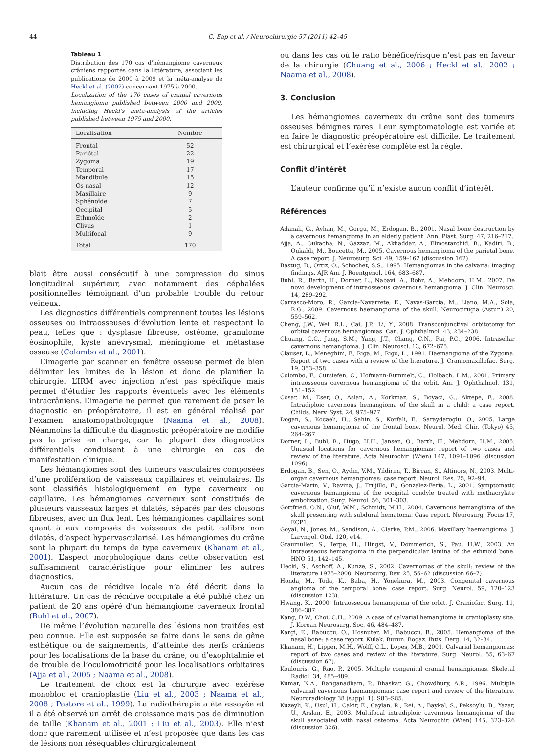44 C. Eap et al. / Neurochirurgie 57 (2011) 42–45
Tableau 1
Distribution des 170 cas d’hémangiome caverneux crâniens rapportés dans la littérature, associant les publications de 2000 à 2009 et la méta-analyse de Heckl et al. (2002) concernant 1975 à 2000.
Localization of the 170 cases of cranial cavernous hemangioma published between 2000 and 2009, including Heckl’s meta-analysis of the articles published between 1975 and 2000.
| Localisation | Nombre |
| --- | --- |
| Frontal | 52 |
| Pariétal | 22 |
| Zygoma | 19 |
| Temporal | 17 |
| Mandibule | 15 |
| Os nasal | 12 |
| Maxillaire | 9 |
| Sphénoïde | 7 |
| Occipital | 5 |
| Ethmoïde | 2 |
| Clivus | 1 |
| Multifocal | 9 |
| Total | 170 |
blait être aussi consécutif à une compression du sinus longitudinal supérieur, avec notamment des céphalées positionnelles témoignant d’un probable trouble du retour veineux.
Les diagnostics différentiels comprennent toutes les lésions osseuses ou intraosseuses d’évolution lente et respectant la peau, telles que : dysplasie fibreuse, ostéome, granulome éosinophile, kyste anévrysmal, méningiome et métastase osseuse (Colombo et al., 2001).
L’imagerie par scanner en fenêtre osseuse permet de bien délimiter les limites de la lésion et donc de planifier la chirurgie. L’IRM avec injection n’est pas spécifique mais permet d’étudier les rapports éventuels avec les éléments intracrâniens. L’imagerie ne permet que rarement de poser le diagnostic en préopératoire, il est en général réalisé par l’examen anatomopathologique (Naama et al., 2008). Néanmoins la difficulté du diagnostic préopératoire ne modifie pas la prise en charge, car la plupart des diagnostics différentiels conduisent à une chirurgie en cas de manifestation clinique.
Les hémangiomes sont des tumeurs vasculaires composées d’une prolifération de vaisseaux capillaires et veinulaires. Ils sont classifiés histologiquement en type caverneux ou capillaire. Les hémangiomes caverneux sont constitués de plusieurs vaisseaux larges et dilatés, séparés par des cloisons fibreuses, avec un flux lent. Les hémangiomes capillaires sont quant à eux composés de vaisseaux de petit calibre non dilatés, d’aspect hypervascularisé. Les hémangiomes du crâne sont la plupart du temps de type caverneux (Khanam et al., 2001). L’aspect morphologique dans cette observation est suffisamment caractéristique pour éliminer les autres diagnostics.
Aucun cas de récidive locale n’a été décrit dans la littérature. Un cas de récidive occipitale a été publié chez un patient de 20 ans opéré d’un hémangiome caverneux frontal (Buhl et al., 2007).
De même l’évolution naturelle des lésions non traitées est peu connue. Elle est supposée se faire dans le sens de gêne esthétique ou de saignements, d’atteinte des nerfs crâniens pour les localisations de la base du crâne, ou d’exophtalmie et de trouble de l’oculomotricité pour les localisations orbitaires (Ajja et al., 2005 ; Naama et al., 2008).
Le traitement de choix est la chirurgie avec exérèse monobloc et cranioplastie (Liu et al., 2003 ; Naama et al., 2008 ; Pastore et al., 1999). La radiothérapie a été essayée et il a été observé un arrêt de croissance mais pas de diminution de taille (Khanam et al., 2001 ; Liu et al., 2003). Elle n’est donc que rarement utilisée et n’est proposée que dans les cas de lésions non réséquables chirurgicalement
ou dans les cas où le ratio bénéfice/risque n’est pas en faveur de la chirurgie (Chuang et al., 2006 ; Heckl et al., 2002 ; Naama et al., 2008).
3. Conclusion
Les hémangiomes caverneux du crâne sont des tumeurs osseuses bénignes rares. Leur symptomatologie est variée et en faire le diagnostic préopératoire est difficile. Le traitement est chirurgical et l’exérèse complète est la règle.
Conflit d’intérêt
L’auteur confirme qu’il n’existe aucun conflit d’intérêt.
Références
Adanali, G., Ayhan, M., Gorgu, M., Erdogan, B., 2001. Nasal bone destruction by a cavernous hemangioma in an elderly patient. Ann. Plast. Surg. 47, 216–217.
Ajja, A., Oukacha, N., Gazzaz, M., Akhaddar, A., Elmostarchid, B., Kadiri, B., Oukabli, M., Boucetta, M., 2005. Cavernous hemangioma of the parietal bone. A case report. J. Neurosurg. Sci. 49, 159–162 (discussion 162).
Bastug, D., Ortiz, O., Schochet, S.S., 1995. Hemangiomas in the calvaria: imaging findings. AJR Am. J. Roentgenol. 164, 683–687.
Buhl, R., Barth, H., Dorner, L., Nabavi, A., Rohr, A., Mehdorn, H.M., 2007. De novo development of intraosseous cavernous hemangioma. J. Clin. Neurosci. 14, 289–292.
Carrasco-Moro, R., Garcia-Navarrete, E., Navas-Garcia, M., Llano, M.A., Sola, R.G., 2009. Cavernous haemangioma of the skull. Neurocirugia (Astur.) 20, 559–562.
Cheng, J.W., Wei, R.L., Cai, J.P., Li, Y., 2008. Transconjunctival orbitotomy for orbital cavernous hemangiomas. Can. J. Ophthalmol. 43, 234–238.
Chuang, C.C., Jung, S.M., Yang, J.T., Chang, C.N., Pai, P.C., 2006. Intrasellar cavernous hemangioma. J. Clin. Neurosci. 13, 672–675.
Clauser, L., Meneghini, F., Riga, M., Rigo, L., 1991. Haemangioma of the Zygoma. Report of two cases with a review of the literature. J. Craniomaxillofac. Surg. 19, 353–358.
Colombo, F., Cursiefen, C., Hofmann-Rummelt, C., Holbach, L.M., 2001. Primary intraosseous cavernous hemangioma of the orbit. Am. J. Ophthalmol. 131, 151–152.
Cosar, M., Eser, O., Aslan, A., Korkmaz, S., Boyaci, G., Aktepe, F., 2008. Intradiploic cavernous hemangioma of the skull in a child: a case report. Childs. Nerv. Syst. 24, 975–977.
Dogan, S., Kocaeli, H., Sahin, S., Korfali, E., Saraydaroglu, O., 2005. Large cavernous hemangioma of the frontal bone. Neurol. Med. Chir. (Tokyo) 45, 264–267.
Dorner, L., Buhl, R., Hugo, H.H., Jansen, O., Barth, H., Mehdorn, H.M., 2005. Unusual locations for cavernous hemangiomas: report of two cases and review of the literature. Acta Neurochir. (Wien) 147, 1091–1096 (discussion 1096).
Erdogan, B., Sen, O., Aydin, V.M., Yildirim, T., Bircan, S., Altinors, N., 2003. Multi-organ cavernous hemangiomas: case report. Neurol. Res. 25, 92–94.
Garcia-Marin, V., Ravina, J., Trujillo, E., Gonzalez-Feria, L., 2001. Symptomatic cavernous hemangioma of the occipital condyle treated with methacrylate embolization. Surg. Neurol. 56, 301–303.
Gottfried, O.N., Gluf, W.M., Schmidt, M.H., 2004. Cavernous hemangioma of the skull presenting with subdural hematoma. Case report. Neurosurg. Focus 17, ECP1.
Goyal, N., Jones, M., Sandison, A., Clarke, P.M., 2006. Maxillary haemangioma. J. Laryngol. Otol. 120, e14.
Graumuller, S., Terpe, H., Hingst, V., Dommerich, S., Pau, H.W., 2003. An intraosseous hemangioma in the perpendicular lamina of the ethmoid bone. HNO 51, 142–145.
Heckl, S., Aschoff, A., Kunze, S., 2002. Cavernomas of the skull: review of the literature 1975–2000. Neurosurg. Rev. 25, 56–62 (discussion 66–7).
Honda, M., Toda, K., Baba, H., Yonekura, M., 2003. Congenital cavernous angioma of the temporal bone: case report. Surg. Neurol. 59, 120–123 (discussion 123).
Hwang, K., 2000. Intraosseous hemangioma of the orbit. J. Craniofac. Surg. 11, 386–387.
Kang, D.W., Choi, C.H., 2009. A case of calvarial hemangioma in cranioplasty site. J. Korean Neurosurg. Soc. 46, 484–487.
Kargi, E., Babuccu, O., Hosnuter, M., Babuccu, B., 2005. Hemangioma of the nasal bone: a case report. Kulak. Burun. Bogaz. Ihtis. Derg. 14, 32–34.
Khanam, H., Lipper, M.H., Wolff, C.L., Lopes, M.B., 2001. Calvarial hemangiomas: report of two cases and review of the literature. Surg. Neurol. 55, 63–67 (discussion 67).
Koulouris, G., Rao, P., 2005. Multiple congenital cranial hemangiomas. Skeletal Radiol. 34, 485–489.
Kumar, N.A., Ranganadham, P., Bhaskar, G., Chowdhury, A.R., 1996. Multiple calvarial cavernous haemangiomas: case report and review of the literature. Neuroradiology 38 (suppl. 1), S83–S85.
Kuzeyli, K., Usul, H., Cakir, E., Caylan, R., Rei, A., Baykal, S., Peksoylu, B., Yazar, U., Arslan, E., 2003. Multifocal intradiploic cavernous hemangioma of the skull associated with nasal osteoma. Acta Neurochir. (Wien) 145, 323–326 (discussion 326).